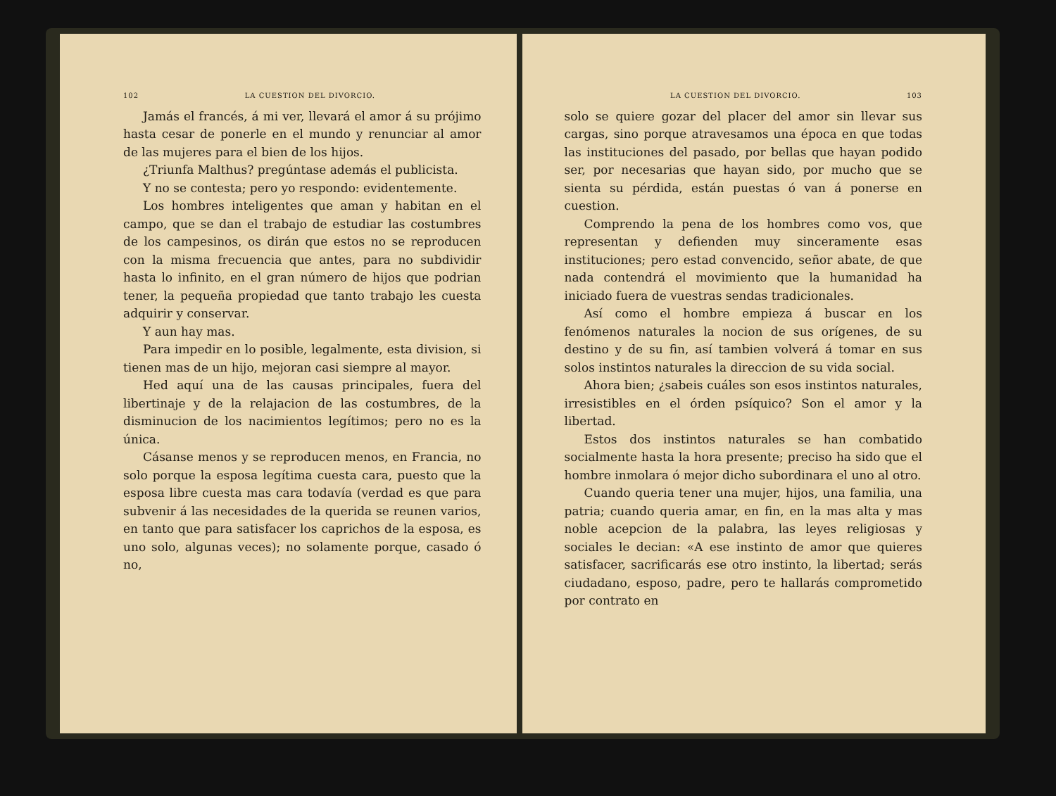102 LA CUESTION DEL DIVORCIO.
Jamás el francés, á mi ver, llevará el amor á su prójimo hasta cesar de ponerle en el mundo y renunciar al amor de las mujeres para el bien de los hijos.
¿Triunfa Malthus? pregúntase además el publicista.
Y no se contesta; pero yo respondo: evidentemente.
Los hombres inteligentes que aman y habitan en el campo, que se dan el trabajo de estudiar las costumbres de los campesinos, os dirán que estos no se reproducen con la misma frecuencia que antes, para no subdividir hasta lo infinito, en el gran número de hijos que podrian tener, la pequeña propiedad que tanto trabajo les cuesta adquirir y conservar.
Y aun hay mas.
Para impedir en lo posible, legalmente, esta division, si tienen mas de un hijo, mejoran casi siempre al mayor.
Hed aquí una de las causas principales, fuera del libertinaje y de la relajacion de las costumbres, de la disminucion de los nacimientos legítimos; pero no es la única.
Cásanse menos y se reproducen menos, en Francia, no solo porque la esposa legítima cuesta cara, puesto que la esposa libre cuesta mas cara todavía (verdad es que para subvenir á las necesidades de la querida se reunen varios, en tanto que para satisfacer los caprichos de la esposa, es uno solo, algunas veces); no solamente porque, casado ó no,
LA CUESTION DEL DIVORCIO. 103
solo se quiere gozar del placer del amor sin llevar sus cargas, sino porque atravesamos una época en que todas las instituciones del pasado, por bellas que hayan podido ser, por necesarias que hayan sido, por mucho que se sienta su pérdida, están puestas ó van á ponerse en cuestion.
Comprendo la pena de los hombres como vos, que representan y defienden muy sinceramente esas instituciones; pero estad convencido, señor abate, de que nada contendrá el movimiento que la humanidad ha iniciado fuera de vuestras sendas tradicionales.
Así como el hombre empieza á buscar en los fenómenos naturales la nocion de sus orígenes, de su destino y de su fin, así tambien volverá á tomar en sus solos instintos naturales la direccion de su vida social.
Ahora bien; ¿sabeis cuáles son esos instintos naturales, irresistibles en el órden psíquico? Son el amor y la libertad.
Estos dos instintos naturales se han combatido socialmente hasta la hora presente; preciso ha sido que el hombre inmolara ó mejor dicho subordinara el uno al otro.
Cuando queria tener una mujer, hijos, una familia, una patria; cuando queria amar, en fin, en la mas alta y mas noble acepcion de la palabra, las leyes religiosas y sociales le decian: «A ese instinto de amor que quieres satisfacer, sacrificarás ese otro instinto, la libertad; serás ciudadano, esposo, padre, pero te hallarás comprometido por contrato en